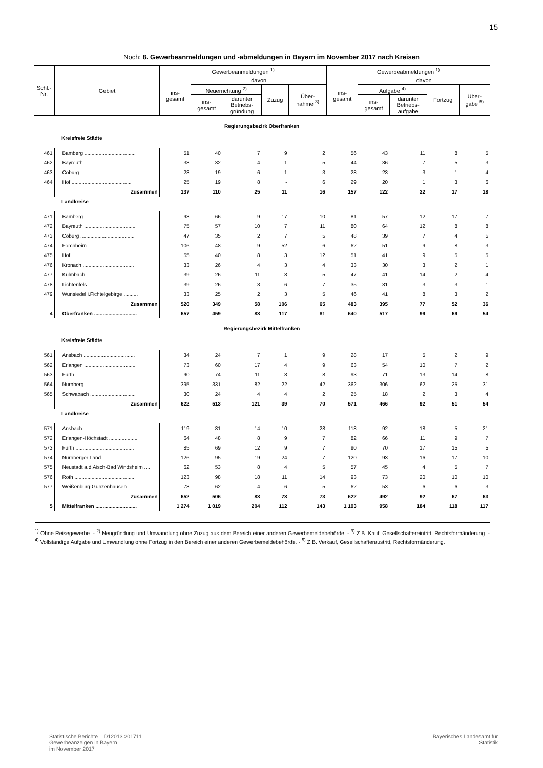15
Noch: 8. Gewerbeanmeldungen und -abmeldungen in Bayern im November 2017 nach Kreisen
| Schl.- Nr. | Gebiet | Gewerbeanmeldungen <sup>1)</sup> | | | | | Gewerbeabmeldungen <sup>1)</sup> | | | | |
| --- | --- | --- | --- | --- | --- | --- | --- | --- | --- | --- | --- |
| | | ins- gesamt | davon | | | | ins- gesamt | davon | | | |
| | | | Neuerrichtung <sup>2)</sup> | | Zuzug | Über- nahme <sup>3)</sup> | | Aufgabe <sup>4)</sup> | | Fortzug | Über- gabe <sup>5)</sup> |
| | | | ins- gesamt | darunter Betriebs- gründung | | | | ins- gesamt | darunter Betriebs- aufgabe | | |
| Regierungsbezirk Oberfranken | | | | | | | | | | | |
| Kreisfreie Städte | | | | | | | | | | | |
| 461 | Bamberg .................................... | 51 | 40 | 7 | 9 | 2 | 56 | 43 | 11 | 8 | 5 |
| 462 | Bayreuth .................................... | 38 | 32 | 4 | 1 | 5 | 44 | 36 | 7 | 5 | 3 |
| 463 | Coburg ...................................... | 23 | 19 | 6 | 1 | 3 | 28 | 23 | 3 | 1 | 4 |
| 464 | Hof .......................................... | 25 | 19 | 8 | - | 6 | 29 | 20 | 1 | 3 | 6 |
| | Zusammen | 137 | 110 | 25 | 11 | 16 | 157 | 122 | 22 | 17 | 18 |
| Landkreise | | | | | | | | | | | |
| 471 | Bamberg .................................... | 93 | 66 | 9 | 17 | 10 | 81 | 57 | 12 | 17 | 7 |
| 472 | Bayreuth .................................... | 75 | 57 | 10 | 7 | 11 | 80 | 64 | 12 | 8 | 8 |
| 473 | Coburg ...................................... | 47 | 35 | 2 | 7 | 5 | 48 | 39 | 7 | 4 | 5 |
| 474 | Forchheim ................................. | 106 | 48 | 9 | 52 | 6 | 62 | 51 | 9 | 8 | 3 |
| 475 | Hof .......................................... | 55 | 40 | 8 | 3 | 12 | 51 | 41 | 9 | 5 | 5 |
| 476 | Kronach .................................... | 33 | 26 | 4 | 3 | 4 | 33 | 30 | 3 | 2 | 1 |
| 477 | Kulmbach .................................. | 39 | 26 | 11 | 8 | 5 | 47 | 41 | 14 | 2 | 4 |
| 478 | Lichtenfels ................................ | 39 | 26 | 3 | 6 | 7 | 35 | 31 | 3 | 3 | 1 |
| 479 | Wunsiedel i.Fichtelgebirge .......... | 33 | 25 | 2 | 3 | 5 | 46 | 41 | 8 | 3 | 2 |
| | Zusammen | 520 | 349 | 58 | 106 | 65 | 483 | 395 | 77 | 52 | 36 |
| 4 | Oberfranken .............................. | 657 | 459 | 83 | 117 | 81 | 640 | 517 | 99 | 69 | 54 |
| Regierungsbezirk Mittelfranken | | | | | | | | | | | |
| Kreisfreie Städte | | | | | | | | | | | |
| 561 | Ansbach .................................... | 34 | 24 | 7 | 1 | 9 | 28 | 17 | 5 | 2 | 9 |
| 562 | Erlangen .................................... | 73 | 60 | 17 | 4 | 9 | 63 | 54 | 10 | 7 | 2 |
| 563 | Fürth ......................................... | 90 | 74 | 11 | 8 | 8 | 93 | 71 | 13 | 14 | 8 |
| 564 | Nürnberg ................................... | 395 | 331 | 82 | 22 | 42 | 362 | 306 | 62 | 25 | 31 |
| 565 | Schwabach ................................ | 30 | 24 | 4 | 4 | 2 | 25 | 18 | 2 | 3 | 4 |
| | Zusammen | 622 | 513 | 121 | 39 | 70 | 571 | 466 | 92 | 51 | 54 |
| Landkreise | | | | | | | | | | | |
| 571 | Ansbach .................................... | 119 | 81 | 14 | 10 | 28 | 118 | 92 | 18 | 5 | 21 |
| 572 | Erlangen-Höchstadt .................... | 64 | 48 | 8 | 9 | 7 | 82 | 66 | 11 | 9 | 7 |
| 573 | Fürth ......................................... | 85 | 69 | 12 | 9 | 7 | 90 | 70 | 17 | 15 | 5 |
| 574 | Nürnberger Land ....................... | 126 | 95 | 19 | 24 | 7 | 120 | 93 | 16 | 17 | 10 |
| 575 | Neustadt a.d.Aisch-Bad Windsheim .... | 62 | 53 | 8 | 4 | 5 | 57 | 45 | 4 | 5 | 7 |
| 576 | Roth .......................................... | 123 | 98 | 18 | 11 | 14 | 93 | 73 | 20 | 10 | 10 |
| 577 | Weißenburg-Gunzenhausen .......... | 73 | 62 | 4 | 6 | 5 | 62 | 53 | 6 | 6 | 3 |
| | Zusammen | 652 | 506 | 83 | 73 | 73 | 622 | 492 | 92 | 67 | 63 |
| 5 | Mittelfranken ............................. | 1 274 | 1 019 | 204 | 112 | 143 | 1 193 | 958 | 184 | 118 | 117 |
<sup>1)</sup> Ohne Reisegewerbe. - <sup>2)</sup> Neugründung und Umwandlung ohne Zuzug aus dem Bereich einer anderen Gewerbemeldebehörde. - <sup>3)</sup> Z.B. Kauf, Gesellschaftereintritt, Rechtsformänderung. - <sup>4)</sup> Vollständige Aufgabe und Umwandlung ohne Fortzug in den Bereich einer anderen Gewerbemeldebehörde. - <sup>5)</sup> Z.B. Verkauf, Gesellschafteraustritt, Rechtsformänderung.
Statistische Berichte – D12013 201711 –
Gewerbeanzeigen in Bayern
im November 2017
Bayerisches Landesamt für
Statistik